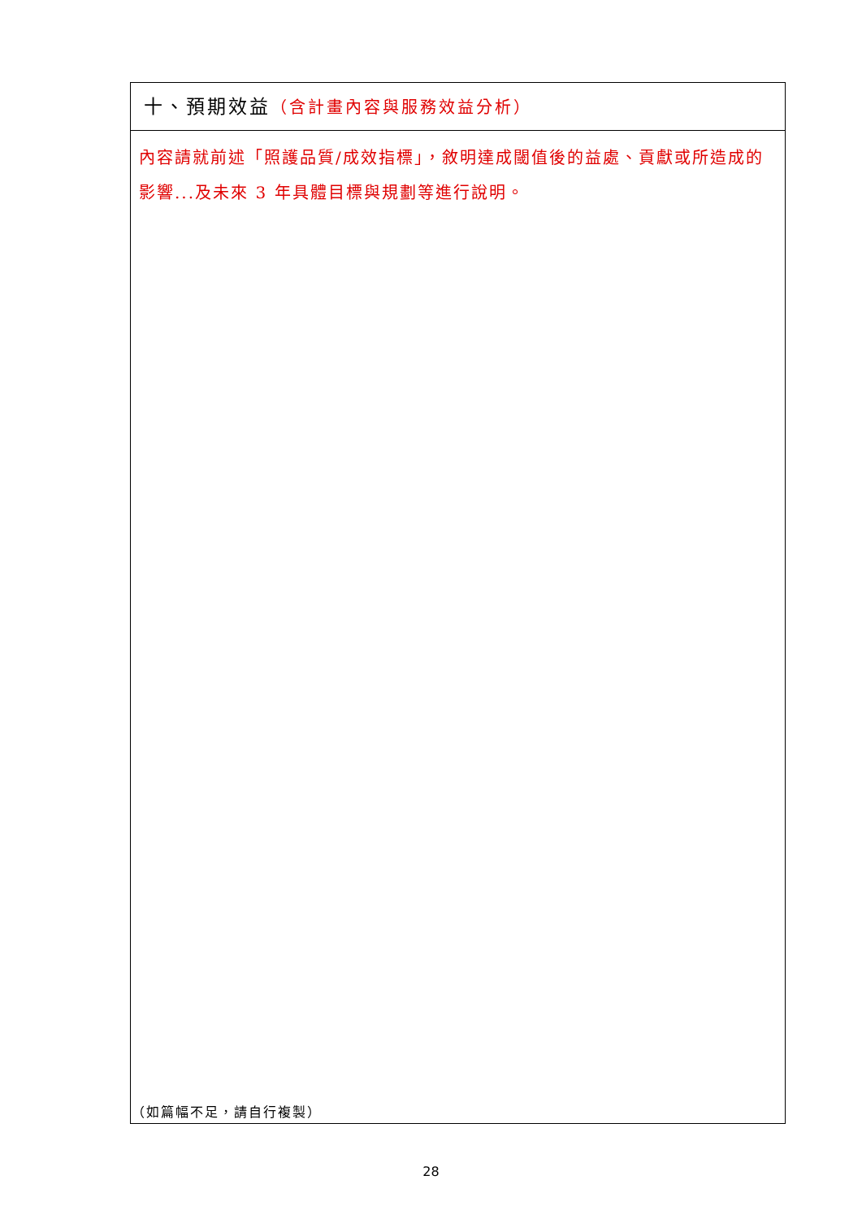| 十、預期效益 （含計畫內容與服務效益分析） |
| 內容請就前述「照護品質/成效指標」，敘明達成閾值後的益處、貢獻或所造成的影響...及未來 3 年具體目標與規劃等進行說明。 |
（如篇幅不足，請自行複製）
28